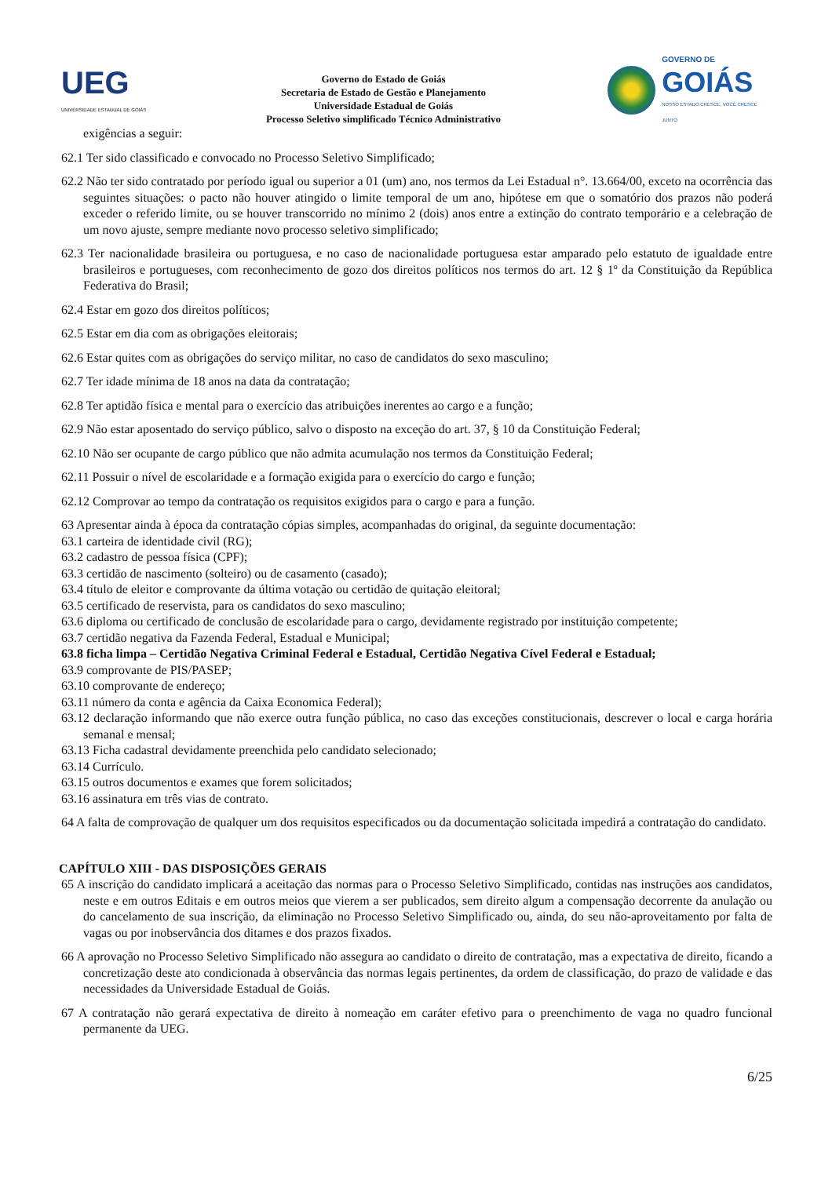UEG
UNIVERSIDADE ESTADUAL DE GOIÁS
Governo do Estado de Goiás
Secretaria de Estado de Gestão e Planejamento
Universidade Estadual de Goiás
Processo Seletivo simplificado Técnico Administrativo
GOVERNO DE
GOIÁS
NOSSO ESTADO CRESCE, VOCÊ CRESCE JUNTO
exigências a seguir:
62.1 Ter sido classificado e convocado no Processo Seletivo Simplificado;
62.2 Não ter sido contratado por período igual ou superior a 01 (um) ano, nos termos da Lei Estadual n°. 13.664/00, exceto na ocorrência das seguintes situações: o pacto não houver atingido o limite temporal de um ano, hipótese em que o somatório dos prazos não poderá exceder o referido limite, ou se houver transcorrido no mínimo 2 (dois) anos entre a extinção do contrato temporário e a celebração de um novo ajuste, sempre mediante novo processo seletivo simplificado;
62.3 Ter nacionalidade brasileira ou portuguesa, e no caso de nacionalidade portuguesa estar amparado pelo estatuto de igualdade entre brasileiros e portugueses, com reconhecimento de gozo dos direitos políticos nos termos do art. 12 § 1º da Constituição da República Federativa do Brasil;
62.4 Estar em gozo dos direitos políticos;
62.5 Estar em dia com as obrigações eleitorais;
62.6 Estar quites com as obrigações do serviço militar, no caso de candidatos do sexo masculino;
62.7 Ter idade mínima de 18 anos na data da contratação;
62.8 Ter aptidão física e mental para o exercício das atribuições inerentes ao cargo e a função;
62.9 Não estar aposentado do serviço público, salvo o disposto na exceção do art. 37, § 10 da Constituição Federal;
62.10 Não ser ocupante de cargo público que não admita acumulação nos termos da Constituição Federal;
62.11 Possuir o nível de escolaridade e a formação exigida para o exercício do cargo e função;
62.12 Comprovar ao tempo da contratação os requisitos exigidos para o cargo e para a função.
63 Apresentar ainda à época da contratação cópias simples, acompanhadas do original, da seguinte documentação:
63.1 carteira de identidade civil (RG);
63.2 cadastro de pessoa física (CPF);
63.3 certidão de nascimento (solteiro) ou de casamento (casado);
63.4 título de eleitor e comprovante da última votação ou certidão de quitação eleitoral;
63.5 certificado de reservista, para os candidatos do sexo masculino;
63.6 diploma ou certificado de conclusão de escolaridade para o cargo, devidamente registrado por instituição competente;
63.7 certidão negativa da Fazenda Federal, Estadual e Municipal;
63.8 ficha limpa – Certidão Negativa Criminal Federal e Estadual, Certidão Negativa Cível Federal e Estadual;
63.9 comprovante de PIS/PASEP;
63.10 comprovante de endereço;
63.11 número da conta e agência da Caixa Economica Federal);
63.12 declaração informando que não exerce outra função pública, no caso das exceções constitucionais, descrever o local e carga horária semanal e mensal;
63.13 Ficha cadastral devidamente preenchida pelo candidato selecionado;
63.14 Currículo.
63.15 outros documentos e exames que forem solicitados;
63.16 assinatura em três vias de contrato.
64 A falta de comprovação de qualquer um dos requisitos especificados ou da documentação solicitada impedirá a contratação do candidato.
CAPÍTULO XIII - DAS DISPOSIÇÕES GERAIS
65 A inscrição do candidato implicará a aceitação das normas para o Processo Seletivo Simplificado, contidas nas instruções aos candidatos, neste e em outros Editais e em outros meios que vierem a ser publicados, sem direito algum a compensação decorrente da anulação ou do cancelamento de sua inscrição, da eliminação no Processo Seletivo Simplificado ou, ainda, do seu não-aproveitamento por falta de vagas ou por inobservância dos ditames e dos prazos fixados.
66 A aprovação no Processo Seletivo Simplificado não assegura ao candidato o direito de contratação, mas a expectativa de direito, ficando a concretização deste ato condicionada à observância das normas legais pertinentes, da ordem de classificação, do prazo de validade e das necessidades da Universidade Estadual de Goiás.
67 A contratação não gerará expectativa de direito à nomeação em caráter efetivo para o preenchimento de vaga no quadro funcional permanente da UEG.
6/25